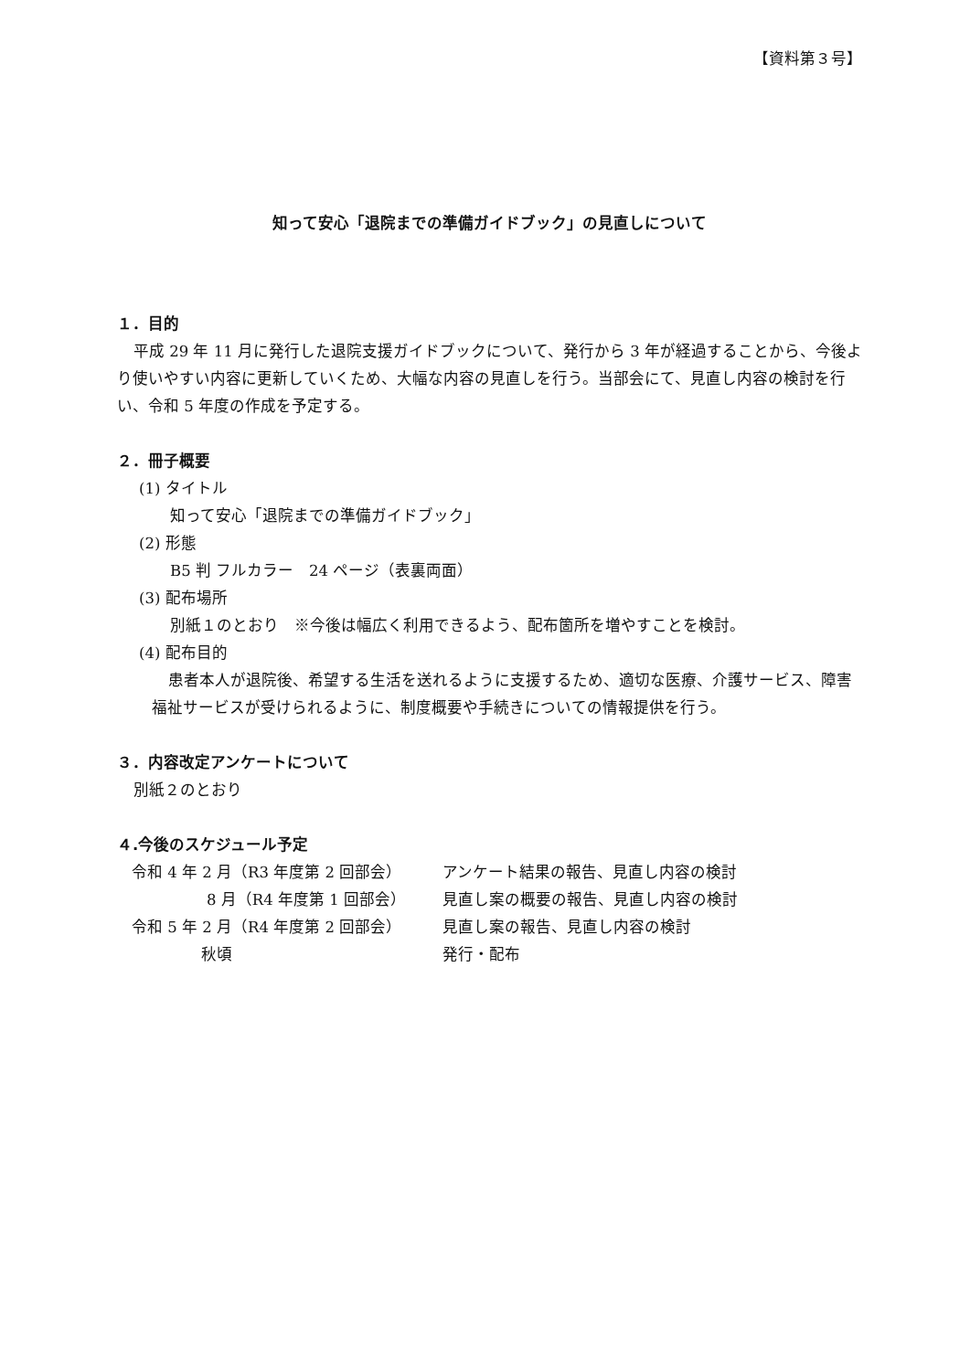【資料第３号】
知って安心「退院までの準備ガイドブック」の見直しについて
１．目的
平成 29 年 11 月に発行した退院支援ガイドブックについて、発行から 3 年が経過することから、今後より使いやすい内容に更新していくため、大幅な内容の見直しを行う。当部会にて、見直し内容の検討を行い、令和 5 年度の作成を予定する。
２．冊子概要
(1) タイトル
知って安心「退院までの準備ガイドブック」
(2) 形態
B5 判 フルカラー　24 ページ（表裏両面）
(3) 配布場所
別紙１のとおり　※今後は幅広く利用できるよう、配布箇所を増やすことを検討。
(4) 配布目的
患者本人が退院後、希望する生活を送れるように支援するため、適切な医療、介護サービス、障害福祉サービスが受けられるように、制度概要や手続きについての情報提供を行う。
３．内容改定アンケートについて
別紙２のとおり
４.今後のスケジュール予定
| 令和 4 年 2 月（R3 年度第 2 回部会） | アンケート結果の報告、見直し内容の検討 |
| 8 月（R4 年度第 1 回部会） | 見直し案の概要の報告、見直し内容の検討 |
| 令和 5 年 2 月（R4 年度第 2 回部会） | 見直し案の報告、見直し内容の検討 |
| 秋頃 | 発行・配布 |